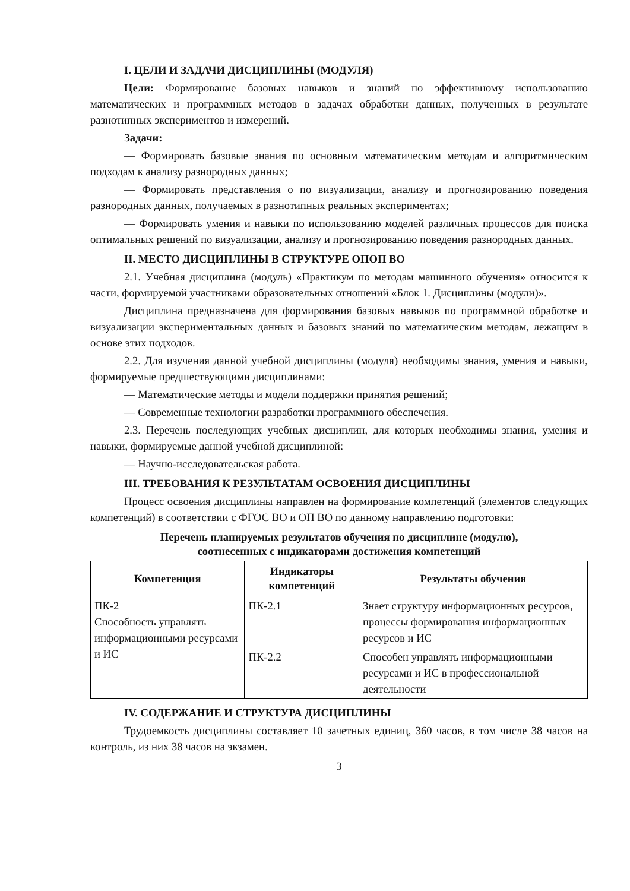I. ЦЕЛИ И ЗАДАЧИ ДИСЦИПЛИНЫ (МОДУЛЯ)
Цели: Формирование базовых навыков и знаний по эффективному использованию математических и программных методов в задачах обработки данных, полученных в результате разнотипных экспериментов и измерений.
Задачи:
— Формировать базовые знания по основным математическим методам и алгоритмическим подходам к анализу разнородных данных;
— Формировать представления о по визуализации, анализу и прогнозированию поведения разнородных данных, получаемых в разнотипных реальных экспериментах;
— Формировать умения и навыки по использованию моделей различных процессов для поиска оптимальных решений по визуализации, анализу и прогнозированию поведения разнородных данных.
II. МЕСТО ДИСЦИПЛИНЫ В СТРУКТУРЕ ОПОП ВО
2.1. Учебная дисциплина (модуль) «Практикум по методам машинного обучения» относится к части, формируемой участниками образовательных отношений «Блок 1. Дисциплины (модули)».
Дисциплина предназначена для формирования базовых навыков по программной обработке и визуализации экспериментальных данных и базовых знаний по математическим методам, лежащим в основе этих подходов.
2.2. Для изучения данной учебной дисциплины (модуля) необходимы знания, умения и навыки, формируемые предшествующими дисциплинами:
— Математические методы и модели поддержки принятия решений;
— Современные технологии разработки программного обеспечения.
2.3. Перечень последующих учебных дисциплин, для которых необходимы знания, умения и навыки, формируемые данной учебной дисциплиной:
— Научно-исследовательская работа.
III. ТРЕБОВАНИЯ К РЕЗУЛЬТАТАМ ОСВОЕНИЯ ДИСЦИПЛИНЫ
Процесс освоения дисциплины направлен на формирование компетенций (элементов следующих компетенций) в соответствии с ФГОС ВО и ОП ВО по данному направлению подготовки:
Перечень планируемых результатов обучения по дисциплине (модулю),
соотнесенных с индикаторами достижения компетенций
| Компетенция | Индикаторы компетенций | Результаты обучения |
| --- | --- | --- |
| ПК-2 Способность управлять информационными ресурсами и ИС | ПК-2.1 | Знает структуру информационных ресурсов, процессы формирования информационных ресурсов и ИС |
| | ПК-2.2 | Способен управлять информационными ресурсами и ИС в профессиональной деятельности |
IV. СОДЕРЖАНИЕ И СТРУКТУРА ДИСЦИПЛИНЫ
Трудоемкость дисциплины составляет 10 зачетных единиц, 360 часов, в том числе 38 часов на контроль, из них 38 часов на экзамен.
3